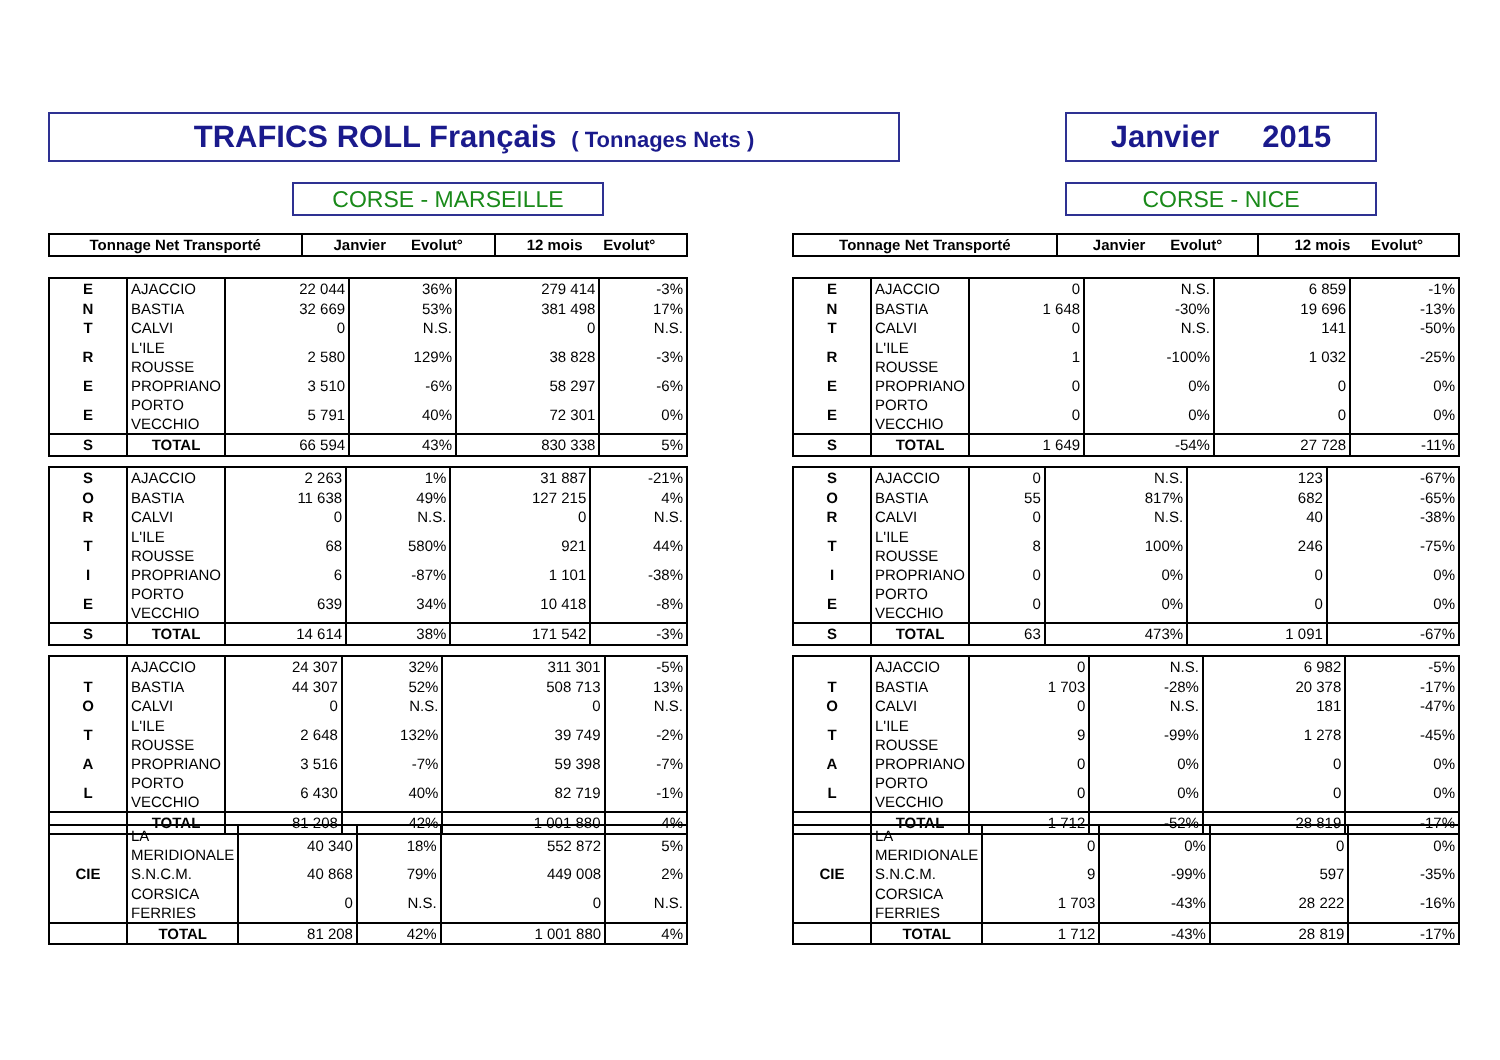TRAFICS ROLL Français ( Tonnages Nets ) Janvier 2015
CORSE - MARSEILLE CORSE - NICE
| Tonnage Net Transporté | Janvier Evolut° | 12 mois Evolut° |
| --- | --- | --- |
| Tonnage Net Transporté | Janvier Evolut° | 12 mois Evolut° |
| --- | --- | --- |
| E | AJACCIO | 22 044 | 36% | 279 414 | -3% |
| N | BASTIA | 32 669 | 53% | 381 498 | 17% |
| T | CALVI | 0 | N.S. | 0 | N.S. |
| R | L'ILE ROUSSE | 2 580 | 129% | 38 828 | -3% |
| E | PROPRIANO | 3 510 | -6% | 58 297 | -6% |
| E | PORTO VECCHIO | 5 791 | 40% | 72 301 | 0% |
| S | TOTAL | 66 594 | 43% | 830 338 | 5% |
| E | AJACCIO | 0 | N.S. | 6 859 | -1% |
| N | BASTIA | 1 648 | -30% | 19 696 | -13% |
| T | CALVI | 0 | N.S. | 141 | -50% |
| R | L'ILE ROUSSE | 1 | -100% | 1 032 | -25% |
| E | PROPRIANO | 0 | 0% | 0 | 0% |
| E | PORTO VECCHIO | 0 | 0% | 0 | 0% |
| S | TOTAL | 1 649 | -54% | 27 728 | -11% |
| S | AJACCIO | 2 263 | 1% | 31 887 | -21% |
| O | BASTIA | 11 638 | 49% | 127 215 | 4% |
| R | CALVI | 0 | N.S. | 0 | N.S. |
| T | L'ILE ROUSSE | 68 | 580% | 921 | 44% |
| I | PROPRIANO | 6 | -87% | 1 101 | -38% |
| E | PORTO VECCHIO | 639 | 34% | 10 418 | -8% |
| S | TOTAL | 14 614 | 38% | 171 542 | -3% |
| S | AJACCIO | 0 | N.S. | 123 | -67% |
| O | BASTIA | 55 | 817% | 682 | -65% |
| R | CALVI | 0 | N.S. | 40 | -38% |
| T | L'ILE ROUSSE | 8 | 100% | 246 | -75% |
| I | PROPRIANO | 0 | 0% | 0 | 0% |
| E | PORTO VECCHIO | 0 | 0% | 0 | 0% |
| S | TOTAL | 63 | 473% | 1 091 | -67% |
| | AJACCIO | 24 307 | 32% | 311 301 | -5% |
| T | BASTIA | 44 307 | 52% | 508 713 | 13% |
| O | CALVI | 0 | N.S. | 0 | N.S. |
| T | L'ILE ROUSSE | 2 648 | 132% | 39 749 | -2% |
| A | PROPRIANO | 3 516 | -7% | 59 398 | -7% |
| L | PORTO VECCHIO | 6 430 | 40% | 82 719 | -1% |
| | TOTAL | 81 208 | 42% | 1 001 880 | 4% |
| | AJACCIO | 0 | N.S. | 6 982 | -5% |
| T | BASTIA | 1 703 | -28% | 20 378 | -17% |
| O | CALVI | 0 | N.S. | 181 | -47% |
| T | L'ILE ROUSSE | 9 | -99% | 1 278 | -45% |
| A | PROPRIANO | 0 | 0% | 0 | 0% |
| L | PORTO VECCHIO | 0 | 0% | 0 | 0% |
| | TOTAL | 1 712 | -52% | 28 819 | -17% |
| | LA MERIDIONALE | 40 340 | 18% | 552 872 | 5% |
| CIE | S.N.C.M. | 40 868 | 79% | 449 008 | 2% |
| | CORSICA FERRIES | 0 | N.S. | 0 | N.S. |
| | TOTAL | 81 208 | 42% | 1 001 880 | 4% |
| | LA MERIDIONALE | 0 | 0% | 0 | 0% |
| CIE | S.N.C.M. | 9 | -99% | 597 | -35% |
| | CORSICA FERRIES | 1 703 | -43% | 28 222 | -16% |
| | TOTAL | 1 712 | -43% | 28 819 | -17% |